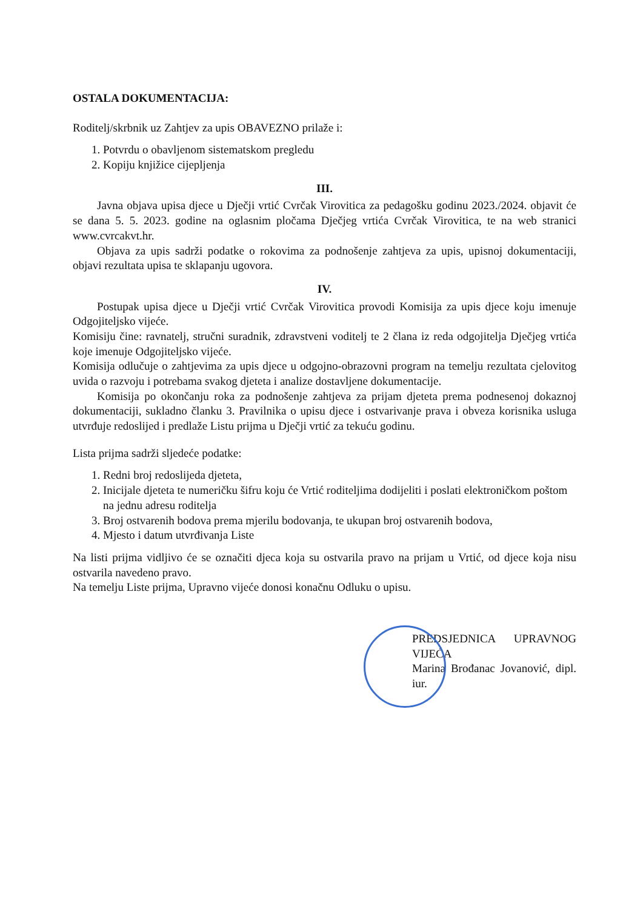OSTALA DOKUMENTACIJA:
Roditelj/skrbnik uz Zahtjev za upis OBAVEZNO prilaže i:
1. Potvrdu o obavljenom sistematskom pregledu
2. Kopiju knjižice cijepljenja
III.
Javna objava upisa djece u Dječji vrtić Cvrčak Virovitica za pedagošku godinu 2023./2024. objavit će se dana 5. 5. 2023. godine na oglasnim pločama Dječjeg vrtića Cvrčak Virovitica, te na web stranici www.cvrcakvt.hr.
Objava za upis sadrži podatke o rokovima za podnošenje zahtjeva za upis, upisnoj dokumentaciji, objavi rezultata upisa te sklapanju ugovora.
IV.
Postupak upisa djece u Dječji vrtić Cvrčak Virovitica provodi Komisija za upis djece koju imenuje Odgojiteljsko vijeće.
Komisiju čine: ravnatelj, stručni suradnik, zdravstveni voditelj te 2 člana iz reda odgojitelja Dječjeg vrtića koje imenuje Odgojiteljsko vijeće.
Komisija odlučuje o zahtjevima za upis djece u odgojno-obrazovni program na temelju rezultata cjelovitog uvida o razvoju i potrebama svakog djeteta i analize dostavljene dokumentacije.
Komisija po okončanju roka za podnošenje zahtjeva za prijam djeteta prema podnesenoj dokaznoj dokumentaciji, sukladno članku 3. Pravilnika o upisu djece i ostvarivanje prava i obveza korisnika usluga utvrđuje redoslijed i predlaže Listu prijma u Dječji vrtić za tekuću godinu.
Lista prijma sadrži sljedeće podatke:
1. Redni broj redoslijeda djeteta,
2. Inicijale djeteta te numeričku šifru koju će Vrtić roditeljima dodijeliti i poslati elektroničkom poštom na jednu adresu roditelja
3. Broj ostvarenih bodova prema mjerilu bodovanja, te ukupan broj ostvarenih bodova,
4. Mjesto i datum utvrđivanja Liste
Na listi prijma vidljivo će se označiti djeca koja su ostvarila pravo na prijam u Vrtić, od djece koja nisu ostvarila navedeno pravo.
Na temelju Liste prijma, Upravno vijeće donosi konačnu Odluku o upisu.
PREDSJEDNICA UPRAVNOG VIJEĆA
Marina Brođanac Jovanović, dipl. iur.